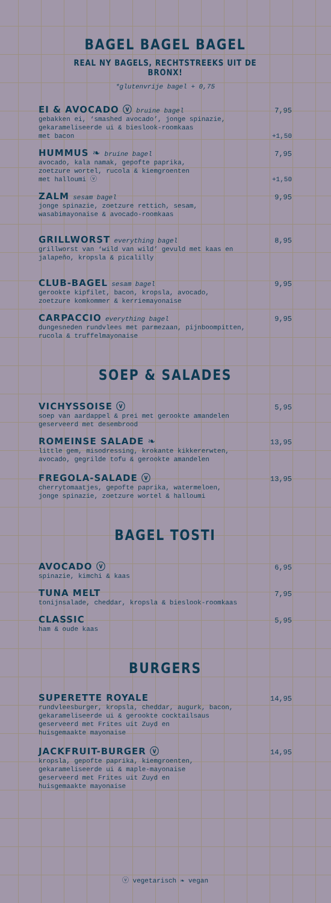BAGEL BAGEL BAGEL
REAL NY BAGELS, RECHTSTREEKS UIT DE BRONX!
*glutenvrije bagel + 0,75
EI & AVOCADO ⓥ bruine bagel 7,95
gebakken ei, ‘smashed avocado’, jonge spinazie,
gekarameliseerde ui & bieslook-roomkaas
met bacon +1,50
HUMMUS ❧ bruine bagel 7,95
avocado, kala namak, gepofte paprika,
zoetzure wortel, rucola & kiemgroenten
met halloumi ⓥ +1,50
ZALM sesam bagel 9,95
jonge spinazie, zoetzure rettich, sesam,
wasabimayonaise & avocado-roomkaas
GRILLWORST everything bagel 8,95
grillworst van ‘wild van wild’ gevuld met kaas en
jalapeño, kropsla & picalilly
CLUB-BAGEL sesam bagel 9,95
gerookte kipfilet, bacon, kropsla, avocado,
zoetzure komkommer & kerriemayonaise
CARPACCIO everything bagel 9,95
dungesneden rundvlees met parmezaan, pijnboompitten,
rucola & truffelmayonaise
SOEP & SALADES
VICHYSSOISE ⓥ 5,95
soep van aardappel & prei met gerookte amandelen
geserveerd met desembrood
ROMEINSE SALADE ❧ 13,95
little gem, misodressing, krokante kikkererwten,
avocado, gegrilde tofu & gerookte amandelen
FREGOLA-SALADE ⓥ 13,95
cherrytomaatjes, gepofte paprika, watermeloen,
jonge spinazie, zoetzure wortel & halloumi
BAGEL TOSTI
AVOCADO ⓥ 6,95
spinazie, kimchi & kaas
TUNA MELT 7,95
tonijnsalade, cheddar, kropsla & bieslook-roomkaas
CLASSIC 5,95
ham & oude kaas
BURGERS
SUPERETTE ROYALE 14,95
rundvleesburger, kropsla, cheddar, augurk, bacon,
gekarameliseerde ui & gerookte cocktailsaus
geserveerd met Frites uit Zuyd en
huisgemaakte mayonaise
JACKFRUIT-BURGER ⓥ 14,95
kropsla, gepofte paprika, kiemgroenten,
gekarameliseerde ui & maple-mayonaise
geserveerd met Frites uit Zuyd en
huisgemaakte mayonaise
ⓥ vegetarisch ❧ vegan